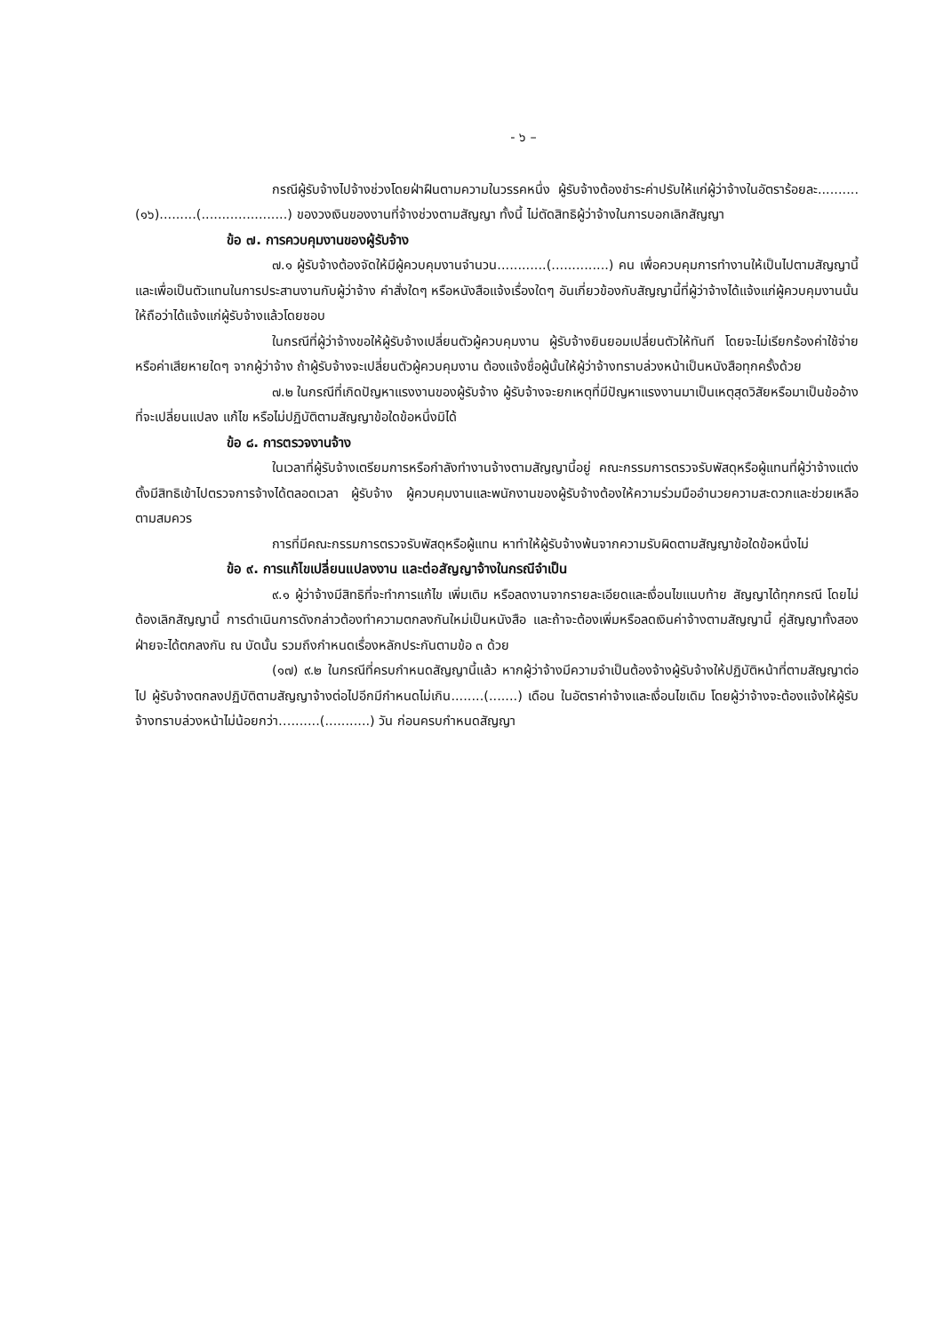- ๖ –
กรณีผู้รับจ้างไปจ้างช่วงโดยฝ่าฝืนตามความในวรรคหนึ่ง ผู้รับจ้างต้องชำระค่าปรับให้แก่ผู้ว่าจ้างในอัตราร้อยละ..........(๑๖).........(.....................) ของวงเงินของงานที่จ้างช่วงตามสัญญา ทั้งนี้ ไม่ตัดสิทธิผู้ว่าจ้างในการบอกเลิกสัญญา
ข้อ ๗. การควบคุมงานของผู้รับจ้าง
๗.๑ ผู้รับจ้างต้องจัดให้มีผู้ควบคุมงานจำนวน............(..............) คน เพื่อควบคุมการทำงานให้เป็นไปตามสัญญานี้ และเพื่อเป็นตัวแทนในการประสานงานกับผู้ว่าจ้าง คำสั่งใดๆ หรือหนังสือแจ้งเรื่องใดๆ อันเกี่ยวข้องกับสัญญานี้ที่ผู้ว่าจ้างได้แจ้งแก่ผู้ควบคุมงานนั้นให้ถือว่าได้แจ้งแก่ผู้รับจ้างแล้วโดยชอบ
ในกรณีที่ผู้ว่าจ้างขอให้ผู้รับจ้างเปลี่ยนตัวผู้ควบคุมงาน ผู้รับจ้างยินยอมเปลี่ยนตัวให้ทันที โดยจะไม่เรียกร้องค่าใช้จ่ายหรือค่าเสียหายใดๆ จากผู้ว่าจ้าง ถ้าผู้รับจ้างจะเปลี่ยนตัวผู้ควบคุมงาน ต้องแจ้งชื่อผู้นั้นให้ผู้ว่าจ้างทราบล่วงหน้าเป็นหนังสือทุกครั้งด้วย
๗.๒ ในกรณีที่เกิดปัญหาแรงงานของผู้รับจ้าง ผู้รับจ้างจะยกเหตุที่มีปัญหาแรงงานมาเป็นเหตุสุดวิสัยหรือมาเป็นข้ออ้างที่จะเปลี่ยนแปลง แก้ไข หรือไม่ปฏิบัติตามสัญญาข้อใดข้อหนึ่งมิได้
ข้อ ๘. การตรวจงานจ้าง
ในเวลาที่ผู้รับจ้างเตรียมการหรือกำลังทำงานจ้างตามสัญญานี้อยู่ คณะกรรมการตรวจรับพัสดุหรือผู้แทนที่ผู้ว่าจ้างแต่งตั้งมีสิทธิเข้าไปตรวจการจ้างได้ตลอดเวลา ผู้รับจ้าง ผู้ควบคุมงานและพนักงานของผู้รับจ้างต้องให้ความร่วมมืออำนวยความสะดวกและช่วยเหลือตามสมควร
การที่มีคณะกรรมการตรวจรับพัสดุหรือผู้แทน หาทำให้ผู้รับจ้างพ้นจากความรับผิดตามสัญญาข้อใดข้อหนึ่งไม่
ข้อ ๙. การแก้ไขเปลี่ยนแปลงงาน และต่อสัญญาจ้างในกรณีจำเป็น
๙.๑ ผู้ว่าจ้างมีสิทธิที่จะทำการแก้ไข เพิ่มเติม หรือลดงานจากรายละเอียดและเงื่อนไขแนบท้าย สัญญาได้ทุกกรณี โดยไม่ต้องเลิกสัญญานี้ การดำเนินการดังกล่าวต้องทำความตกลงกันใหม่เป็นหนังสือ และถ้าจะต้องเพิ่มหรือลดเงินค่าจ้างตามสัญญานี้ คู่สัญญาทั้งสองฝ่ายจะได้ตกลงกัน ณ บัดนั้น รวมถึงกำหนดเรื่องหลักประกันตามข้อ ๓ ด้วย
(๑๗) ๙.๒ ในกรณีที่ครบกำหนดสัญญานี้แล้ว หากผู้ว่าจ้างมีความจำเป็นต้องจ้างผู้รับจ้างให้ปฏิบัติหน้าที่ตามสัญญาต่อไป ผู้รับจ้างตกลงปฏิบัติตามสัญญาจ้างต่อไปอีกมีกำหนดไม่เกิน........(.......) เดือน ในอัตราค่าจ้างและเงื่อนไขเดิม โดยผู้ว่าจ้างจะต้องแจ้งให้ผู้รับจ้างทราบล่วงหน้าไม่น้อยกว่า….......(...........) วัน ก่อนครบกำหนดสัญญา